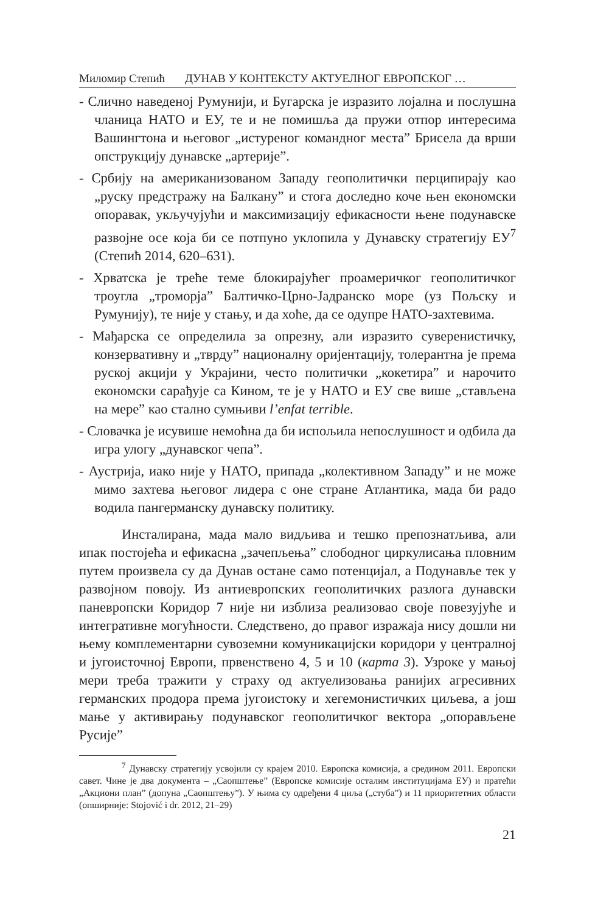Миломир Степић ДУНАВ У КОНТЕКСТУ АКТУЕЛНОГ ЕВРОПСКОГ …
- Слично наведеној Румунији, и Бугарска је изразито лојална и послушна чланица НАТО и ЕУ, те и не помишља да пружи отпор интересима Вашингтона и његовог „истуреног командног места” Брисела да врши опструкцију дунавске „артерије”.
- Србију на американизованом Западу геополитички перципирају као „руску предстражу на Балкану” и стога доследно коче њен економски опоравак, укључујући и максимизацију ефикасности њене подунавске развојне осе која би се потпуно уклопила у Дунавску стратегију ЕУ<sup>7</sup> (Степић 2014, 620–631).
- Хрватска је треће теме блокирајућег проамеричког геополитичког троугла „тромoрја” Балтичко-Црно-Јадранско море (уз Пољску и Румунију), те није у стању, и да хоће, да се одупре НАТО-захтевима.
- Мађарска се определила за опрезну, али изразито суверенистичку, конзервативну и „тврду” националну оријентацију, толерантна је према руској акцији у Украјини, често политички „кокетира” и нарочито економски сарађује са Кином, те је у НАТО и ЕУ све више „стављена на мере” као стално сумњиви l’enfat terrible.
- Словачка је исувише немоћна да би испољила непослушност и одбила да игра улогу „дунавског чепа”.
- Аустрија, иако није у НАТО, припада „колективном Западу” и не може мимо захтева његовог лидера с оне стране Атлантика, мада би радо водила пангерманску дунавску политику.
Инсталирана, мада мало видљива и тешко препознатљива, али ипак постојећа и ефикасна „зачепљења” слободног циркулисања пловним путем произвела су да Дунав остане само потенцијал, а Подунавље тек у развојном повоју. Из антиевропских геополитичких разлога дунавски паневропски Коридор 7 није ни изблиза реализовао своје повезујуће и интегративне могућности. Следствено, до правог изражаја нису дошли ни њему комплементарни сувоземни комуникацијски коридори у централној и југоисточној Европи, првенствено 4, 5 и 10 (карта 3). Узроке у мањој мери треба тражити у страху од актуелизовања ранијих агресивних германских продора према југоистоку и хегемонистичких циљева, а још мање у активирању подунавског геополитичког вектора „опорављене Русије”
<sup>7</sup> Дунавску стратегију усвојили су крајем 2010. Европска комисија, а средином 2011. Европски савет. Чине је два документа – „Саопштење” (Европске комисије осталим институцијама ЕУ) и пратећи „Акциони план” (допуна „Саопштењу”). У њима су одређени 4 циља („стуба”) и 11 приоритетних области (опширније: Stojović i dr. 2012, 21–29)
21